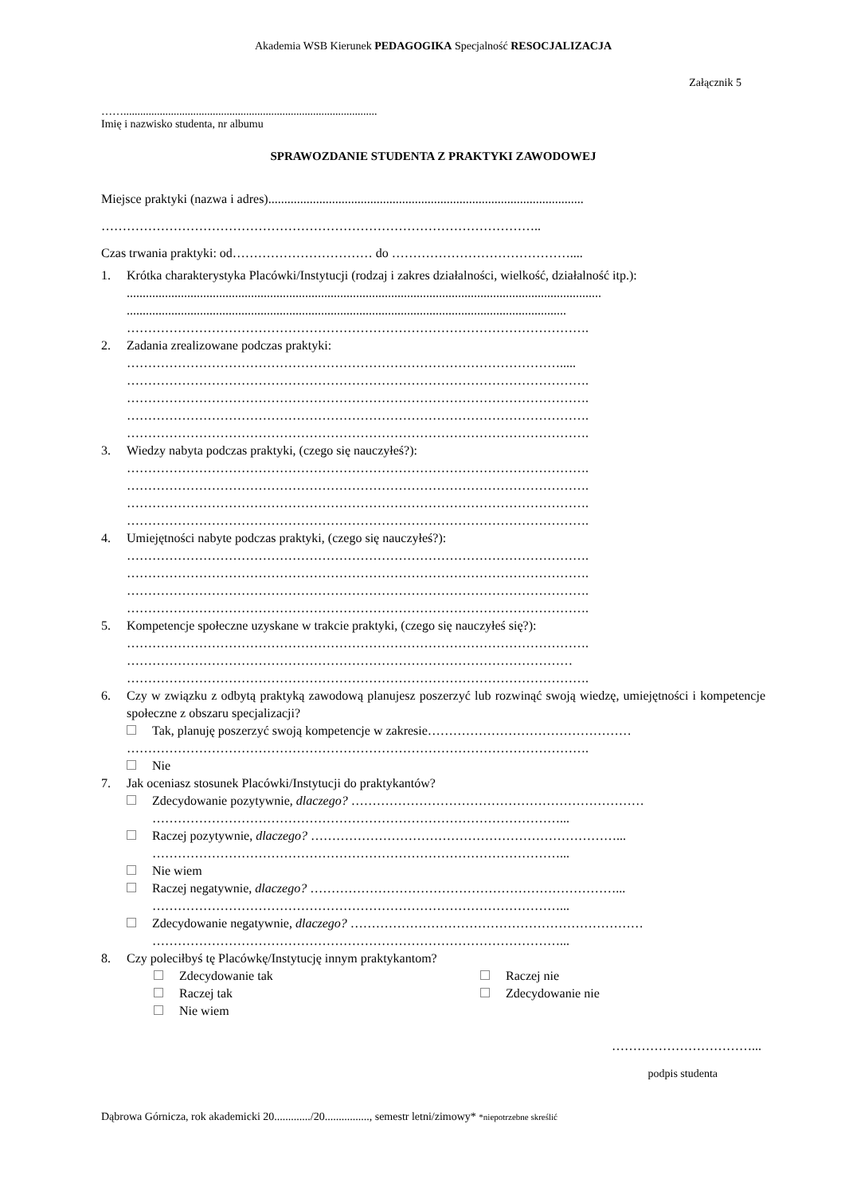Akademia WSB Kierunek PEDAGOGIKA Specjalność RESOCJALIZACJA
Załącznik 5
……...........................................................................................
Imię i nazwisko studenta, nr albumu
SPRAWOZDANIE STUDENTA Z PRAKTYKI ZAWODOWEJ
Miejsce praktyki (nazwa i adres)...................................................................................................
…………………………………………………………………………………………..
Czas trwania praktyki: od…………………………… do ……………………………………....
1. Krótka charakterystyka Placówki/Instytucji (rodzaj i zakres działalności, wielkość, działalność itp.):
.....................................................................................................................................................
..........................................................................................................................................
……………………………………………………………………………………………….
2. Zadania zrealizowane podczas praktyki:
………………………………………………………………………………………….....
……………………………………………………………………………………………….
……………………………………………………………………………………………….
……………………………………………………………………………………………….
……………………………………………………………………………………………….
3. Wiedzy nabyta podczas praktyki, (czego się nauczyłeś?):
……………………………………………………………………………………………….
……………………………………………………………………………………………….
……………………………………………………………………………………………….
……………………………………………………………………………………………….
4. Umiejętności nabyte podczas praktyki, (czego się nauczyłeś?):
……………………………………………………………………………………………….
……………………………………………………………………………………………….
……………………………………………………………………………………………….
……………………………………………………………………………………………….
5. Kompetencje społeczne uzyskane w trakcie praktyki, (czego się nauczyłeś się?):
……………………………………………………………………………………………….
……………………………………………………………………………………………
……………………………………………………………………………………………….
6. Czy w związku z odbytą praktyką zawodową planujesz poszerzyć lub rozwinąć swoją wiedzę, umiejętności i kompetencje społeczne z obszaru specjalizacji?
Tak, planuję poszerzyć swoją kompetencje w zakresie…………………………………………
……………………………………………………………………………………………….
Nie
7. Jak oceniasz stosunek Placówki/Instytucji do praktykantów?
Zdecydowanie pozytywnie, dlaczego? ……………………………………………………………
……………………………………………………………………………………...
Raczej pozytywnie, dlaczego? ………………………………………………………………...
……………………………………………………………………………………...
Nie wiem
Raczej negatywnie, dlaczego? ………………………………………………………………...
……………………………………………………………………………………...
Zdecydowanie negatywnie, dlaczego? ……………………………………………………………
……………………………………………………………………………………...
8. Czy poleciłbyś tę Placówkę/Instytucję innym praktykantom?
Zdecydowanie tak
Raczej tak
Nie wiem
Raczej nie
Zdecydowanie nie
……………………………...
podpis studenta
Dąbrowa Górnicza, rok akademicki 20............./20................, semestr letni/zimowy* *niepotrzebne skreślić